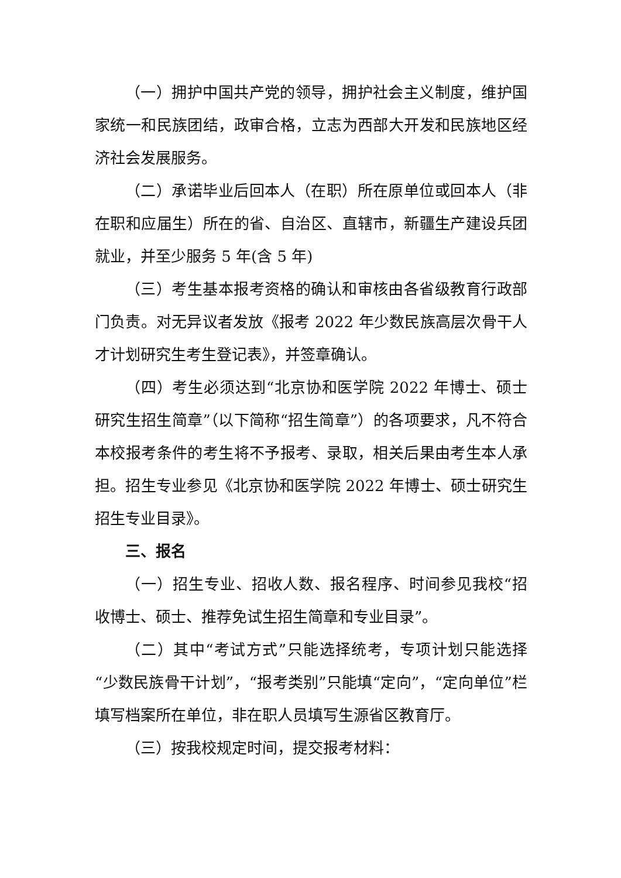（一）拥护中国共产党的领导，拥护社会主义制度，维护国家统一和民族团结，政审合格，立志为西部大开发和民族地区经济社会发展服务。
（二）承诺毕业后回本人（在职）所在原单位或回本人（非在职和应届生）所在的省、自治区、直辖市，新疆生产建设兵团就业，并至少服务 5 年(含 5 年)
（三）考生基本报考资格的确认和审核由各省级教育行政部门负责。对无异议者发放《报考 2022 年少数民族高层次骨干人才计划研究生考生登记表》，并签章确认。
（四）考生必须达到“北京协和医学院 2022 年博士、硕士研究生招生简章”（以下简称“招生简章”）的各项要求，凡不符合本校报考条件的考生将不予报考、录取，相关后果由考生本人承担。招生专业参见《北京协和医学院 2022 年博士、硕士研究生招生专业目录》。
三、报名
（一）招生专业、招收人数、报名程序、时间参见我校“招收博士、硕士、推荐免试生招生简章和专业目录”。
（二）其中“考试方式”只能选择统考，专项计划只能选择“少数民族骨干计划”，“报考类别”只能填“定向”，“定向单位”栏填写档案所在单位，非在职人员填写生源省区教育厅。
（三）按我校规定时间，提交报考材料：